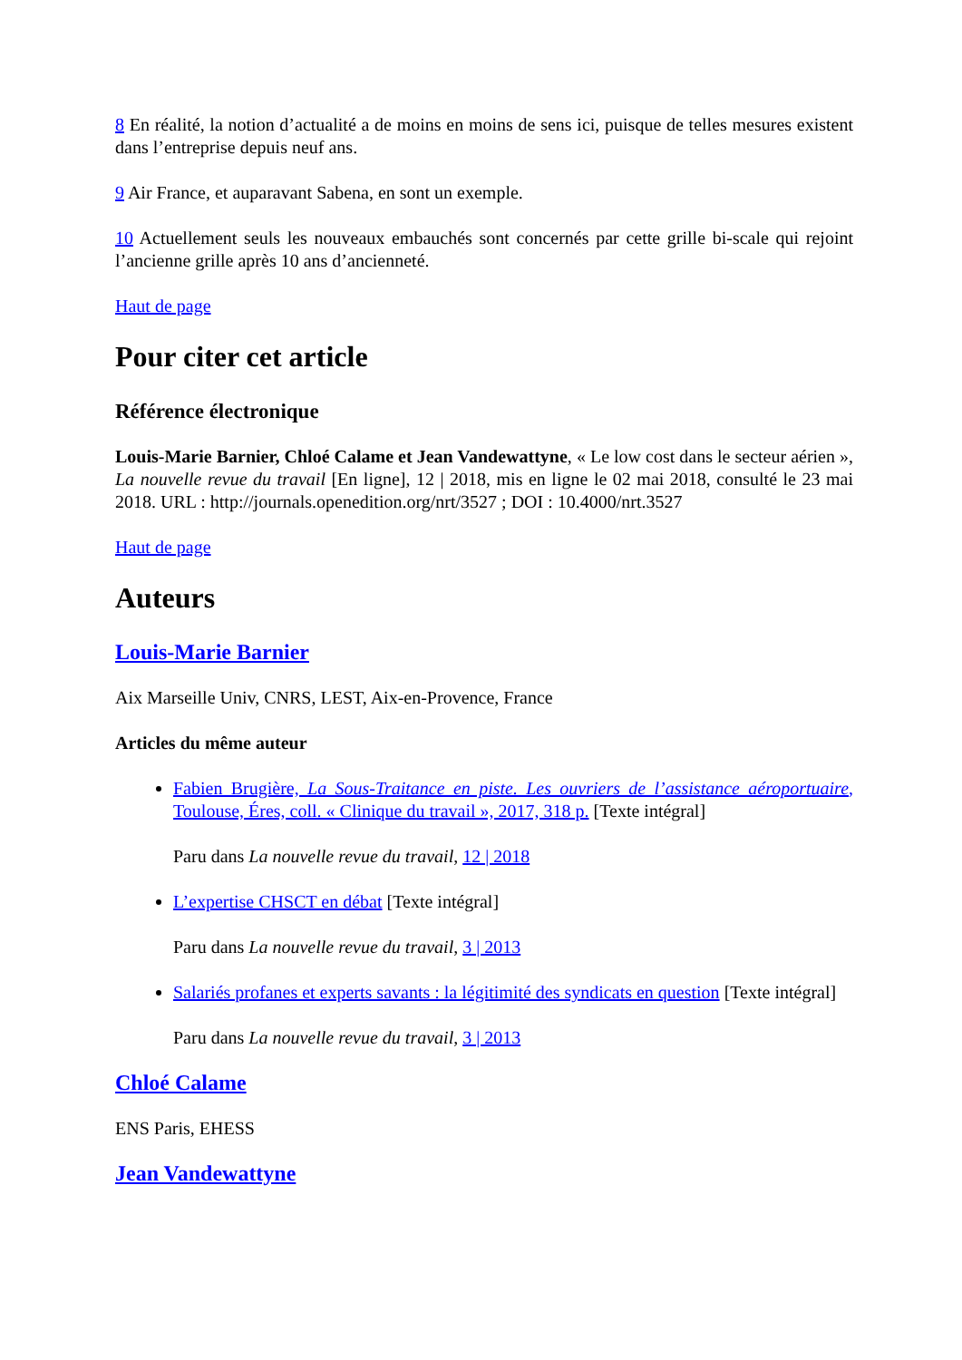8 En réalité, la notion d’actualité a de moins en moins de sens ici, puisque de telles mesures existent dans l’entreprise depuis neuf ans.
9 Air France, et auparavant Sabena, en sont un exemple.
10 Actuellement seuls les nouveaux embauchés sont concernés par cette grille bi-scale qui rejoint l’ancienne grille après 10 ans d’ancienneté.
Haut de page
Pour citer cet article
Référence électronique
Louis-Marie Barnier, Chloé Calame et Jean Vandewattyne, « Le low cost dans le secteur aérien », La nouvelle revue du travail [En ligne], 12 | 2018, mis en ligne le 02 mai 2018, consulté le 23 mai 2018. URL : http://journals.openedition.org/nrt/3527 ; DOI : 10.4000/nrt.3527
Haut de page
Auteurs
Louis-Marie Barnier
Aix Marseille Univ, CNRS, LEST, Aix-en-Provence, France
Articles du même auteur
Fabien Brugière, La Sous-Traitance en piste. Les ouvriers de l’assistance aéroportuaire, Toulouse, Éres, coll. « Clinique du travail », 2017, 318 p. [Texte intégral]
Paru dans La nouvelle revue du travail, 12 | 2018
L’expertise CHSCT en débat [Texte intégral]
Paru dans La nouvelle revue du travail, 3 | 2013
Salariés profanes et experts savants : la légitimité des syndicats en question [Texte intégral]
Paru dans La nouvelle revue du travail, 3 | 2013
Chloé Calame
ENS Paris, EHESS
Jean Vandewattyne